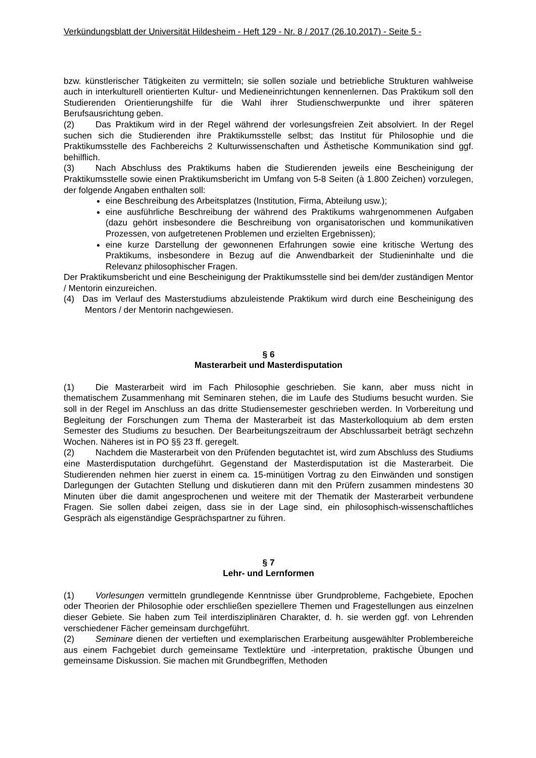Verkündungsblatt der Universität Hildesheim - Heft 129 - Nr. 8 / 2017 (26.10.2017) - Seite 5 -
bzw. künstlerischer Tätigkeiten zu vermitteln; sie sollen soziale und betriebliche Strukturen wahlweise auch in interkulturell orientierten Kultur- und Medieneinrichtungen kennenlernen. Das Praktikum soll den Studierenden Orientierungshilfe für die Wahl ihrer Studienschwerpunkte und ihrer späteren Berufsausrichtung geben.
(2) Das Praktikum wird in der Regel während der vorlesungsfreien Zeit absolviert. In der Regel suchen sich die Studierenden ihre Praktikumsstelle selbst; das Institut für Philosophie und die Praktikumsstelle des Fachbereichs 2 Kulturwissenschaften und Ästhetische Kommunikation sind ggf. behilflich.
(3) Nach Abschluss des Praktikums haben die Studierenden jeweils eine Bescheinigung der Praktikumsstelle sowie einen Praktikumsbericht im Umfang von 5-8 Seiten (à 1.800 Zeichen) vorzulegen, der folgende Angaben enthalten soll:
eine Beschreibung des Arbeitsplatzes (Institution, Firma, Abteilung usw.);
eine ausführliche Beschreibung der während des Praktikums wahrgenommenen Aufgaben (dazu gehört insbesondere die Beschreibung von organisatorischen und kommunikativen Prozessen, von aufgetretenen Problemen und erzielten Ergebnissen);
eine kurze Darstellung der gewonnenen Erfahrungen sowie eine kritische Wertung des Praktikums, insbesondere in Bezug auf die Anwendbarkeit der Studieninhalte und die Relevanz philosophischer Fragen.
Der Praktikumsbericht und eine Bescheinigung der Praktikumsstelle sind bei dem/der zuständigen Mentor / Mentorin einzureichen.
(4) Das im Verlauf des Masterstudiums abzuleistende Praktikum wird durch eine Bescheinigung des Mentors / der Mentorin nachgewiesen.
§ 6
Masterarbeit und Masterdisputation
(1) Die Masterarbeit wird im Fach Philosophie geschrieben. Sie kann, aber muss nicht in thematischem Zusammenhang mit Seminaren stehen, die im Laufe des Studiums besucht wurden. Sie soll in der Regel im Anschluss an das dritte Studiensemester geschrieben werden. In Vorbereitung und Begleitung der Forschungen zum Thema der Masterarbeit ist das Masterkolloquium ab dem ersten Semester des Studiums zu besuchen. Der Bearbeitungszeitraum der Abschlussarbeit beträgt sechzehn Wochen. Näheres ist in PO §§ 23 ff. geregelt.
(2) Nachdem die Masterarbeit von den Prüfenden begutachtet ist, wird zum Abschluss des Studiums eine Masterdisputation durchgeführt. Gegenstand der Masterdisputation ist die Masterarbeit. Die Studierenden nehmen hier zuerst in einem ca. 15-minütigen Vortrag zu den Einwänden und sonstigen Darlegungen der Gutachten Stellung und diskutieren dann mit den Prüfern zusammen mindestens 30 Minuten über die damit angesprochenen und weitere mit der Thematik der Masterarbeit verbundene Fragen. Sie sollen dabei zeigen, dass sie in der Lage sind, ein philosophisch-wissenschaftliches Gespräch als eigenständige Gesprächspartner zu führen.
§ 7
Lehr- und Lernformen
(1) Vorlesungen vermitteln grundlegende Kenntnisse über Grundprobleme, Fachgebiete, Epochen oder Theorien der Philosophie oder erschließen speziellere Themen und Fragestellungen aus einzelnen dieser Gebiete. Sie haben zum Teil interdisziplinären Charakter, d. h. sie werden ggf. von Lehrenden verschiedener Fächer gemeinsam durchgeführt.
(2) Seminare dienen der vertieften und exemplarischen Erarbeitung ausgewählter Problembereiche aus einem Fachgebiet durch gemeinsame Textlektüre und -interpretation, praktische Übungen und gemeinsame Diskussion. Sie machen mit Grundbegriffen, Methoden